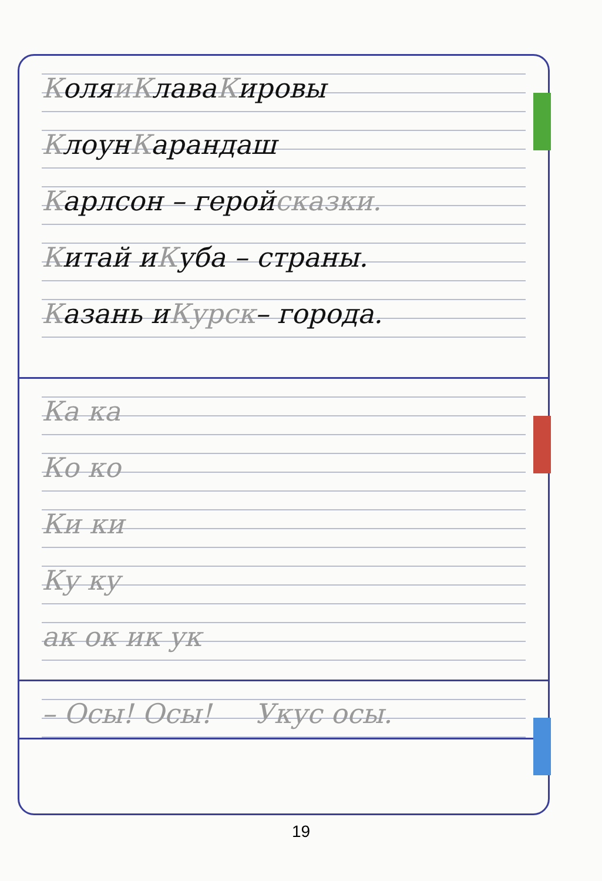Коля и К лава К ировы
Клоун К арандаш
Карлсон – герой сказки.
Китай и К уба – страны.
Казань и Курск – города.
Ка ка
Ко ко
Ки ки
Ку ку
ак ок ик ук
– Осы! Осы! Укус осы.
19